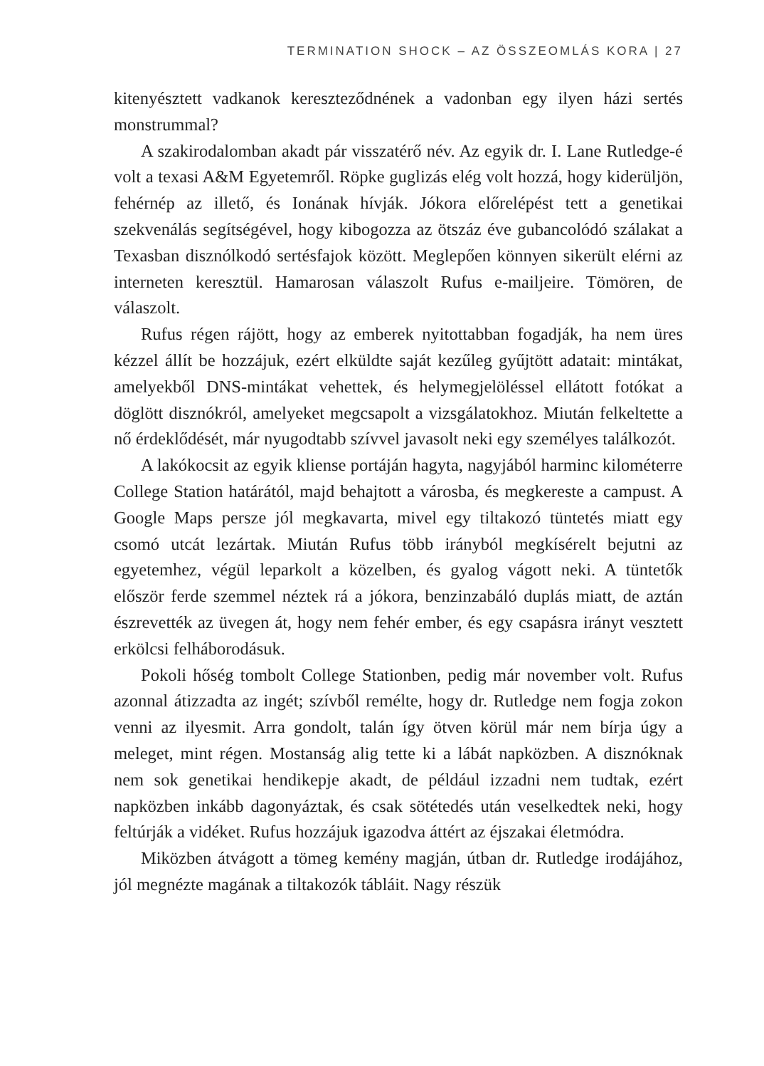TERMINATION SHOCK – AZ ÖSSZEOMLÁS KORA | 27
kitenyésztett vadkanok kereszteződnének a vadonban egy ilyen házi sertés monstrummal?
A szakirodalomban akadt pár visszatérő név. Az egyik dr. I. Lane Rutledge-é volt a texasi A&M Egyetemről. Röpke guglizás elég volt hozzá, hogy kiderüljön, fehérnép az illető, és Ionának hívják. Jókora előrelépést tett a genetikai szekvenálás segítségével, hogy kibogozza az ötszáz éve gubancolódó szálakat a Texasban disznólkodó sertésfajok között. Meglepően könnyen sikerült elérni az interneten keresztül. Hamarosan válaszolt Rufus e-mailjeire. Tömören, de válaszolt.
Rufus régen rájött, hogy az emberek nyitottabban fogadják, ha nem üres kézzel állít be hozzájuk, ezért elküldte saját kezűleg gyűjtött adatait: mintákat, amelyekből DNS-mintákat vehettek, és helymegjelöléssel ellátott fotókat a döglött disznókról, amelyeket megcsapolt a vizsgálatokhoz. Miután felkeltette a nő érdeklődését, már nyugodtabb szívvel javasolt neki egy személyes találkozót.
A lakókocsit az egyik kliense portáján hagyta, nagyjából harminc kilométerre College Station határától, majd behajtott a városba, és megkereste a campust. A Google Maps persze jól megkavarta, mivel egy tiltakozó tüntetés miatt egy csomó utcát lezártak. Miután Rufus több irányból megkísérelt bejutni az egyetemhez, végül leparkolt a közelben, és gyalog vágott neki. A tüntetők először ferde szemmel néztek rá a jókora, benzinzabáló duplás miatt, de aztán észrevették az üvegen át, hogy nem fehér ember, és egy csapásra irányt vesztett erkölcsi felháborodásuk.
Pokoli hőség tombolt College Stationben, pedig már november volt. Rufus azonnal átizzadta az ingét; szívből remélte, hogy dr. Rutledge nem fogja zokon venni az ilyesmit. Arra gondolt, talán így ötven körül már nem bírja úgy a meleget, mint régen. Mostanság alig tette ki a lábát napközben. A disznóknak nem sok genetikai hendikepje akadt, de például izzadni nem tudtak, ezért napközben inkább dagonyáztak, és csak sötétedés után veselkedtek neki, hogy feltúrják a vidéket. Rufus hozzájuk igazodva áttért az éjszakai életmódra.
Miközben átvágott a tömeg kemény magján, útban dr. Rutledge irodájához, jól megnézte magának a tiltakozók tábláit. Nagy részük